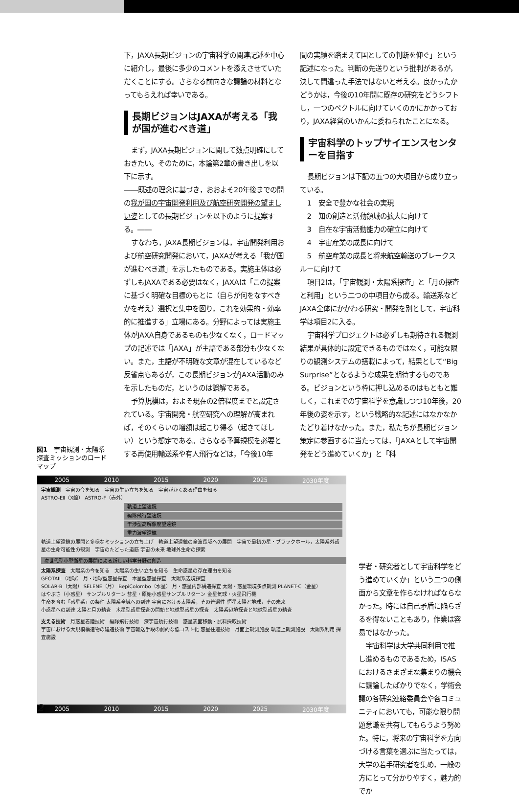下，JAXA長期ビジョンの宇宙科学の関連記述を中心に紹介し，最後に多少のコメントを添えさせていただくことにする。さらなる前向きな議論の材料となってもらえれば幸いである。
長期ビジョンはJAXAが考える「我が国が進むべき道」
まず，JAXA長期ビジョンに関して数点明確にしておきたい。そのために，本論第2章の書き出しを以下に示す。
――既述の理念に基づき，おおよそ20年後までの間の我が国の宇宙開発利用及び航空研究開発の望ましい姿としての長期ビジョンを以下のように提案する。――
すなわち，JAXA長期ビジョンは，宇宙開発利用および航空研究開発において，JAXAが考える「我が国が進むべき道」を示したものである。実施主体は必ずしもJAXAである必要はなく，JAXAは「この提案に基づく明確な目標のもとに（自らが何をなすべきかを考え）選択と集中を図り，これを効果的・効率的に推進する」立場にある。分野によっては実施主体がJAXA自身であるものも少なくなく，ロードマップの記述では「JAXA」が主語である部分も少なくない。また，主語が不明確な文章が混在しているなど反省点もあるが，この長期ビジョンがJAXA活動のみを示したものだ，というのは誤解である。
予算規模は，およそ現在の2倍程度までと設定されている。宇宙開発・航空研究への理解が高まれば，そのくらいの増額は起こり得る（起きてほしい）という想定である。さらなる予算規模を必要とする再使用輸送系や有人飛行などは，「今後10年
間の実績を踏まえて国としての判断を仰ぐ」という記述になった。判断の先送りという批判があるが，決して間違った手法ではないと考える。良かったかどうかは，今後の10年間に既存の研究をどうシフトし，一つのベクトルに向けていくのかにかかっており，JAXA経営のいかんに委ねられたことになる。
宇宙科学のトップサイエンスセンターを目指す
長期ビジョンは下記の五つの大項目から成り立っている。
1　安全で豊かな社会の実現
2　知の創造と活動領域の拡大に向けて
3　自在な宇宙活動能力の確立に向けて
4　宇宙産業の成長に向けて
5　航空産業の成長と将来航空輸送のブレークスルーに向けて
項目2は，「宇宙観測・太陽系探査」と「月の探査と利用」という二つの中項目から成る。輸送系などJAXA全体にかかわる研究・開発を別として，宇宙科学は項目2に入る。
宇宙科学プロジェクトは必ずしも期待される観測結果が具体的に設定できるものではなく，可能な限りの観測システムの搭載によって，結果として“Big Surprise”となるような成果を期待するものである。ビジョンという枠に押し込めるのはもともと難しく，これまでの宇宙科学を意識しつつ10年後，20年後の姿を示す，という戦略的な記述にはなかなかたどり着けなかった。また，私たちが長期ビジョン策定に参画するに当たっては，「JAXAとして宇宙開発をどう進めていくか」と「科
図1　宇宙観測・太陽系探査ミッションのロードマップ
2005 2010 2015 2020 2025 2030年度
宇宙観測　宇宙の今を知る　宇宙の生い立ちを知る　宇宙がかくある理由を知る
ASTRO-EⅡ（X線） ASTRO-F（赤外）
軌道上望遠鏡
編隊飛行望遠鏡
干渉型高解像度望遠鏡
重力波望遠鏡
軌道上望遠鏡の展開と多様なミッションの立ち上げ　軌道上望遠鏡の全波長域への展開　宇宙で最初の星・ブラックホール，太陽系外惑星の生命可能性の観測　宇宙のたどった道筋 宇宙の未来 地球外生命の探索
次世代型小型衛星の展開による新しい科学分野の創造
太陽系探査　太陽系の今を知る　太陽系の生い立ちを知る　生命惑星の存在理由を知る
GEOTAIL（地球） 月・地球型惑星探査　木星型惑星探査　太陽系辺境探査
SOLAR-B（太陽） SELENE（月） BepiColombo（水星） 月・惑星内部構造探査 太陽・惑星環境多点観測 PLANET-C（金星）
はやぶさ（小惑星） サンプルリターン 彗星・原始小惑星サンプルリターン 金星気球・火星飛行機
生命を育む「惑星系」の条件 太陽系全域への到達 宇宙における太陽系，その普遍性 恒星太陽と地球，その未来
小惑星への到達 太陽と月の精査　木星型惑星探査の開始と地球型惑星の探査　太陽系辺境探査と地球型惑星の精査
支える技術　月惑星着陸技術　編隊飛行技術　深宇宙航行技術　惑星表面移動・試料採取技術
宇宙における大規模構造物の建造技術 宇宙輸送手段の劇的な低コスト化 惑星往還技術　月面上観測施設 軌道上観測施設　太陽系利用 探査施設
2005 2010 2015 2020 2025 2030年度
学者・研究者として宇宙科学をどう進めていくか」という二つの側面から文章を作らなければならなかった。時には自己矛盾に陥らざるを得ないこともあり，作業は容易ではなかった。
宇宙科学は大学共同利用で推し進めるものであるため，ISASにおけるさまざまな集まりの機会に議論したばかりでなく，学術会議の各研究連絡委員会や各コミュニティにおいても，可能な限り問題意識を共有してもらうよう努めた。特に，将来の宇宙科学を方向づける言葉を選ぶに当たっては，大学の若手研究者を集め，一般の方にとって分かりやすく，魅力的でか
2